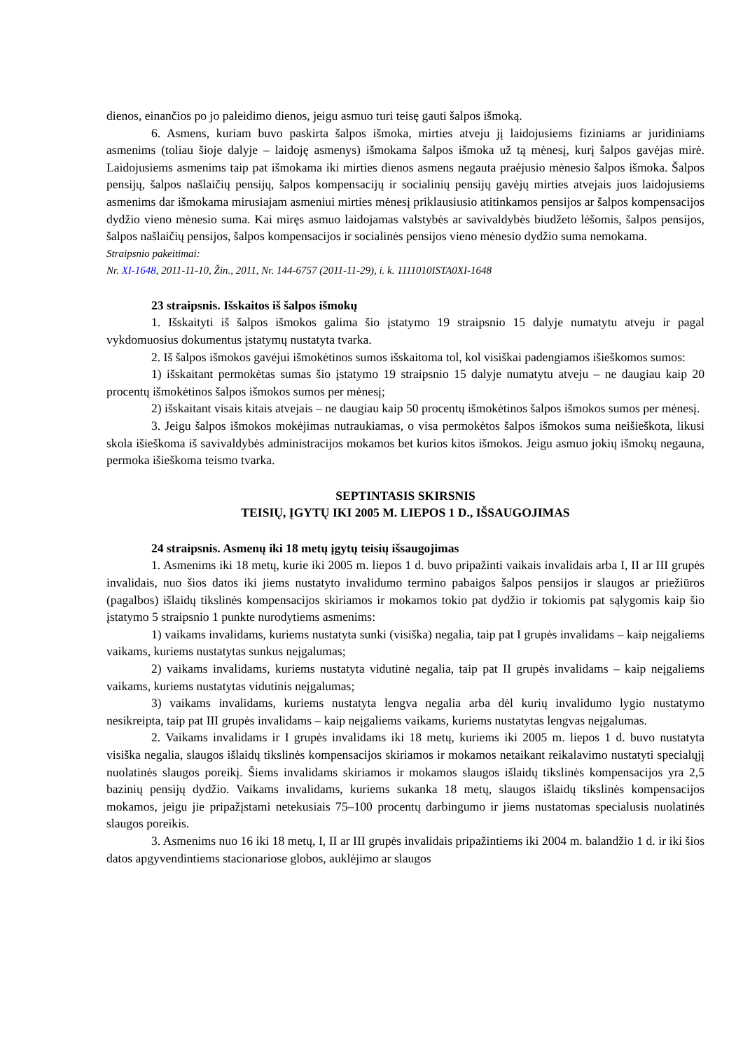dienos, einančios po jo paleidimo dienos, jeigu asmuo turi teisę gauti šalpos išmoką.
6. Asmens, kuriam buvo paskirta šalpos išmoka, mirties atveju jį laidojusiems fiziniams ar juridiniams asmenims (toliau šioje dalyje – laidoję asmenys) išmokama šalpos išmoka už tą mėnesį, kurį šalpos gavėjas mirė. Laidojusiems asmenims taip pat išmokama iki mirties dienos asmens negauta praėjusio mėnesio šalpos išmoka. Šalpos pensijų, šalpos našlaičių pensijų, šalpos kompensacijų ir socialinių pensijų gavėjų mirties atvejais juos laidojusiems asmenims dar išmokama mirusiajam asmeniui mirties mėnesį priklausiusio atitinkamos pensijos ar šalpos kompensacijos dydžio vieno mėnesio suma. Kai miręs asmuo laidojamas valstybės ar savivaldybės biudžeto lėšomis, šalpos pensijos, šalpos našlaičių pensijos, šalpos kompensacijos ir socialinės pensijos vieno mėnesio dydžio suma nemokama.
Straipsnio pakeitimai:
Nr. XI-1648, 2011-11-10, Žin., 2011, Nr. 144-6757 (2011-11-29), i. k. 1111010ISTA0XI-1648
23 straipsnis. Išskaitos iš šalpos išmokų
1. Išskaityti iš šalpos išmokos galima šio įstatymo 19 straipsnio 15 dalyje numatytu atveju ir pagal vykdomuosius dokumentus įstatymų nustatyta tvarka.
2. Iš šalpos išmokos gavėjui išmokėtinos sumos išskaitoma tol, kol visiškai padengiamos išieškomos sumos:
1) išskaitant permokėtas sumas šio įstatymo 19 straipsnio 15 dalyje numatytu atveju – ne daugiau kaip 20 procentų išmokėtinos šalpos išmokos sumos per mėnesį;
2) išskaitant visais kitais atvejais – ne daugiau kaip 50 procentų išmokėtinos šalpos išmokos sumos per mėnesį.
3. Jeigu šalpos išmokos mokėjimas nutraukiamas, o visa permokėtos šalpos išmokos suma neišieškota, likusi skola išieškoma iš savivaldybės administracijos mokamos bet kurios kitos išmokos. Jeigu asmuo jokių išmokų negauna, permoka išieškoma teismo tvarka.
SEPTINTASIS SKIRSNIS
TEISIŲ, ĮGYTŲ IKI 2005 M. LIEPOS 1 D., IŠSAUGOJIMAS
24 straipsnis. Asmenų iki 18 metų įgytų teisių išsaugojimas
1. Asmenims iki 18 metų, kurie iki 2005 m. liepos 1 d. buvo pripažinti vaikais invalidais arba I, II ar III grupės invalidais, nuo šios datos iki jiems nustatyto invalidumo termino pabaigos šalpos pensijos ir slaugos ar priežiūros (pagalbos) išlaidų tikslinės kompensacijos skiriamos ir mokamos tokio pat dydžio ir tokiomis pat sąlygomis kaip šio įstatymo 5 straipsnio 1 punkte nurodytiems asmenims:
1) vaikams invalidams, kuriems nustatyta sunki (visiška) negalia, taip pat I grupės invalidams – kaip neįgaliems vaikams, kuriems nustatytas sunkus neįgalumas;
2) vaikams invalidams, kuriems nustatyta vidutinė negalia, taip pat II grupės invalidams – kaip neįgaliems vaikams, kuriems nustatytas vidutinis neįgalumas;
3) vaikams invalidams, kuriems nustatyta lengva negalia arba dėl kurių invalidumo lygio nustatymo nesikreipta, taip pat III grupės invalidams – kaip neįgaliems vaikams, kuriems nustatytas lengvas neįgalumas.
2. Vaikams invalidams ir I grupės invalidams iki 18 metų, kuriems iki 2005 m. liepos 1 d. buvo nustatyta visiška negalia, slaugos išlaidų tikslinės kompensacijos skiriamos ir mokamos netaikant reikalavimo nustatyti specialųjį nuolatinės slaugos poreikį. Šiems invalidams skiriamos ir mokamos slaugos išlaidų tikslinės kompensacijos yra 2,5 bazinių pensijų dydžio. Vaikams invalidams, kuriems sukanka 18 metų, slaugos išlaidų tikslinės kompensacijos mokamos, jeigu jie pripažįstami netekusiais 75–100 procentų darbingumo ir jiems nustatomas specialusis nuolatinės slaugos poreikis.
3. Asmenims nuo 16 iki 18 metų, I, II ar III grupės invalidais pripažintiems iki 2004 m. balandžio 1 d. ir iki šios datos apgyvendintiems stacionariose globos, auklėjimo ar slaugos